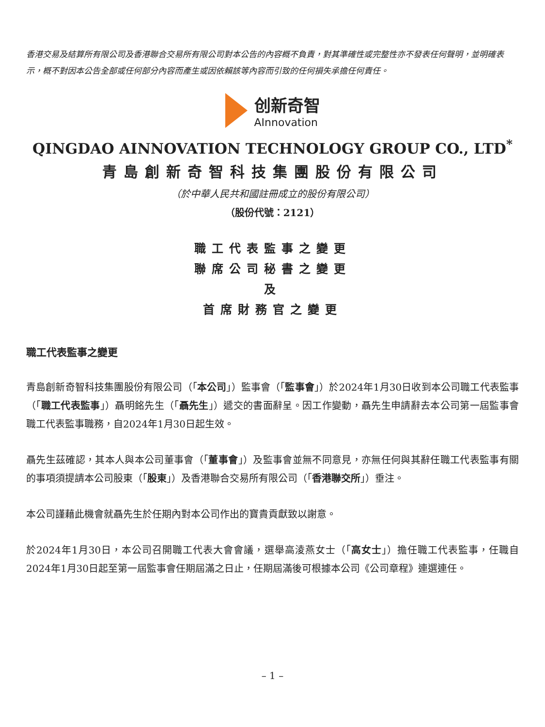香港交易及結算所有限公司及香港聯合交易所有限公司對本公告的內容概不負責，對其準確性或完整性亦不發表任何聲明，並明確表示，概不對因本公告全部或任何部分內容而產生或因依賴該等內容而引致的任何損失承擔任何責任。
创新奇智
AInnovation
QINGDAO AINNOVATION TECHNOLOGY GROUP CO., LTD<sup>*</sup>
青島創新奇智科技集團股份有限公司
（於中華人民共和國註冊成立的股份有限公司）
（股份代號：2121）
職工代表監事之變更
聯席公司秘書之變更
及
首席財務官之變更
職工代表監事之變更
青島創新奇智科技集團股份有限公司（「本公司」）監事會（「監事會」）於2024年1月30日收到本公司職工代表監事（「職工代表監事」）聶明銘先生（「聶先生」）遞交的書面辭呈。因工作變動，聶先生申請辭去本公司第一屆監事會職工代表監事職務，自2024年1月30日起生效。
聶先生茲確認，其本人與本公司董事會（「董事會」）及監事會並無不同意見，亦無任何與其辭任職工代表監事有關的事項須提請本公司股東（「股東」）及香港聯合交易所有限公司（「香港聯交所」）垂注。
本公司謹藉此機會就聶先生於任期內對本公司作出的寶貴貢獻致以謝意。
於2024年1月30日，本公司召開職工代表大會會議，選舉高淩燕女士（「高女士」）擔任職工代表監事，任職自2024年1月30日起至第一屆監事會任期屆滿之日止，任期屆滿後可根據本公司《公司章程》連選連任。
– 1 –